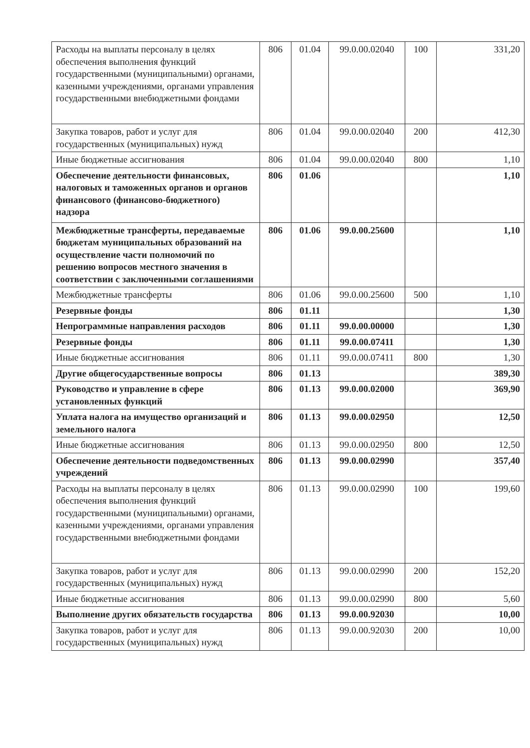| Расходы на выплаты персоналу в целях обеспечения выполнения функций государственными (муниципальными) органами, казенными учреждениями, органами управления государственными внебюджетными фондами | 806 | 01.04 | 99.0.00.02040 | 100 | 331,20 |
| Закупка товаров, работ и услуг для государственных (муниципальных) нужд | 806 | 01.04 | 99.0.00.02040 | 200 | 412,30 |
| Иные бюджетные ассигнования | 806 | 01.04 | 99.0.00.02040 | 800 | 1,10 |
| Обеспечение деятельности финансовых, налоговых и таможенных органов и органов финансового (финансово-бюджетного) надзора | 806 | 01.06 | | | 1,10 |
| Межбюджетные трансферты, передаваемые бюджетам муниципальных образований на осуществление части полномочий по решению вопросов местного значения в соответствии с заключенными соглашениями | 806 | 01.06 | 99.0.00.25600 | | 1,10 |
| Межбюджетные трансферты | 806 | 01.06 | 99.0.00.25600 | 500 | 1,10 |
| Резервные фонды | 806 | 01.11 | | | 1,30 |
| Непрограммные направления расходов | 806 | 01.11 | 99.0.00.00000 | | 1,30 |
| Резервные фонды | 806 | 01.11 | 99.0.00.07411 | | 1,30 |
| Иные бюджетные ассигнования | 806 | 01.11 | 99.0.00.07411 | 800 | 1,30 |
| Другие общегосударственные вопросы | 806 | 01.13 | | | 389,30 |
| Руководство и управление в сфере установленных функций | 806 | 01.13 | 99.0.00.02000 | | 369,90 |
| Уплата налога на имущество организаций и земельного налога | 806 | 01.13 | 99.0.00.02950 | | 12,50 |
| Иные бюджетные ассигнования | 806 | 01.13 | 99.0.00.02950 | 800 | 12,50 |
| Обеспечение деятельности подведомственных учреждений | 806 | 01.13 | 99.0.00.02990 | | 357,40 |
| Расходы на выплаты персоналу в целях обеспечения выполнения функций государственными (муниципальными) органами, казенными учреждениями, органами управления государственными внебюджетными фондами | 806 | 01.13 | 99.0.00.02990 | 100 | 199,60 |
| Закупка товаров, работ и услуг для государственных (муниципальных) нужд | 806 | 01.13 | 99.0.00.02990 | 200 | 152,20 |
| Иные бюджетные ассигнования | 806 | 01.13 | 99.0.00.02990 | 800 | 5,60 |
| Выполнение других обязательств государства | 806 | 01.13 | 99.0.00.92030 | | 10,00 |
| Закупка товаров, работ и услуг для государственных (муниципальных) нужд | 806 | 01.13 | 99.0.00.92030 | 200 | 10,00 |